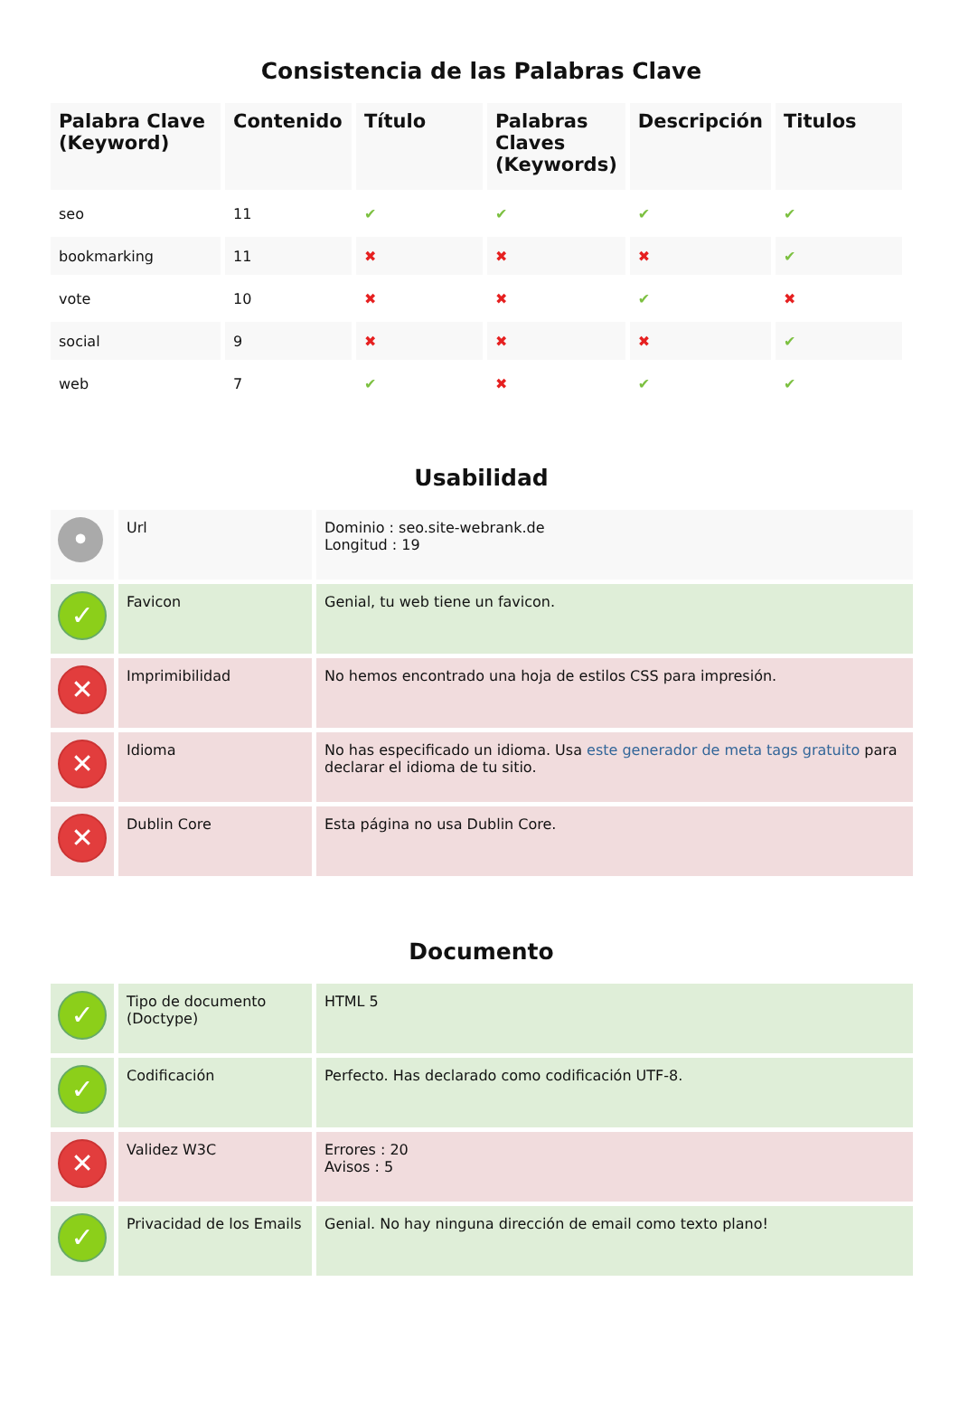Consistencia de las Palabras Clave
| Palabra Clave (Keyword) | Contenido | Título | Palabras Claves (Keywords) | Descripción | Titulos |
| --- | --- | --- | --- | --- | --- |
| seo | 11 | ✔ | ✔ | ✔ | ✔ |
| bookmarking | 11 | ✖ | ✖ | ✖ | ✔ |
| vote | 10 | ✖ | ✖ | ✔ | ✖ |
| social | 9 | ✖ | ✖ | ✖ | ✔ |
| web | 7 | ✔ | ✖ | ✔ | ✔ |
Usabilidad
| • | Url | Dominio : seo.site-webrank.de Longitud : 19 |
| ✓ | Favicon | Genial, tu web tiene un favicon. |
| ✕ | Imprimibilidad | No hemos encontrado una hoja de estilos CSS para impresión. |
| ✕ | Idioma | No has especificado un idioma. Usa este generador de meta tags gratuito para declarar el idioma de tu sitio. |
| ✕ | Dublin Core | Esta página no usa Dublin Core. |
Documento
| ✓ | Tipo de documento (Doctype) | HTML 5 |
| ✓ | Codificación | Perfecto. Has declarado como codificación UTF-8. |
| ✕ | Validez W3C | Errores : 20 Avisos : 5 |
| ✓ | Privacidad de los Emails | Genial. No hay ninguna dirección de email como texto plano! |